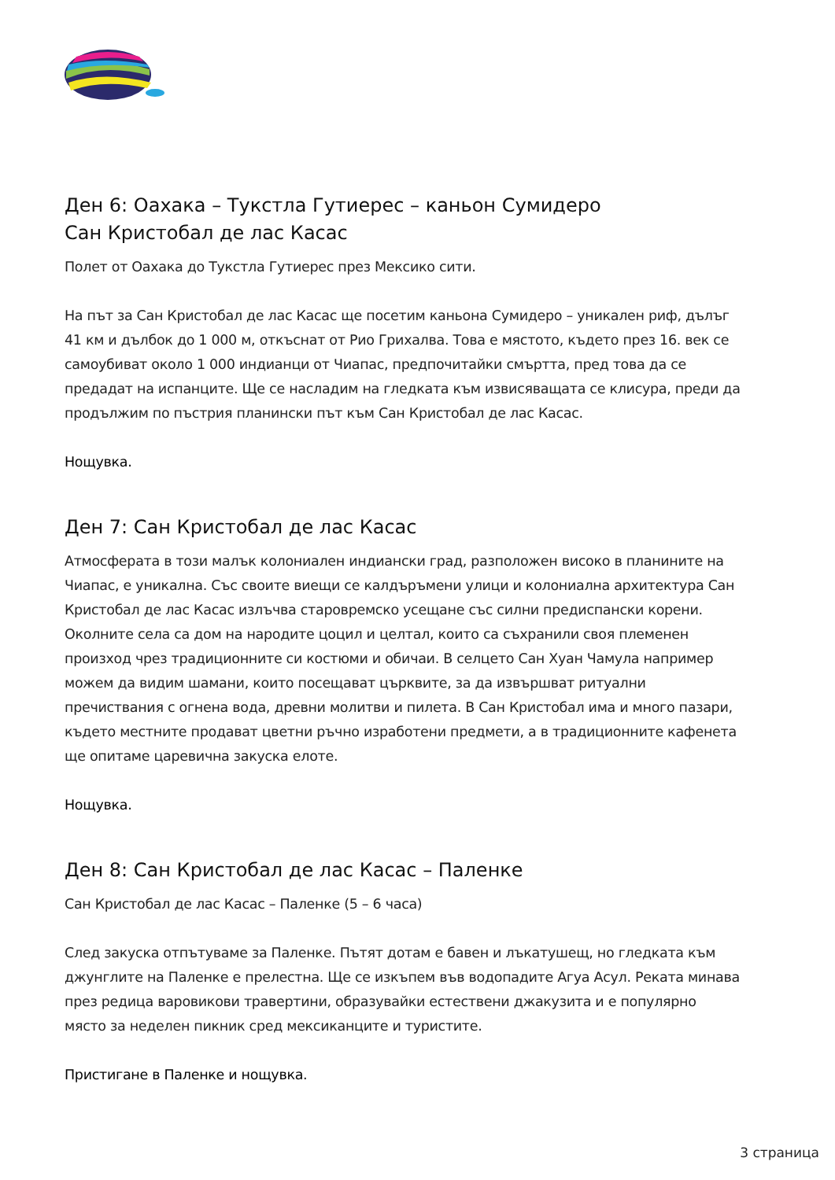Ден 6: Оахака – Тукстла Гутиерес – каньон Сумидеро
Сан Кристобал де лас Касас
Полет от Оахака до Тукстла Гутиерес през Мексико сити.
На път за Сан Кристобал де лас Касас ще посетим каньона Сумидеро – уникален риф, дълъг 41 км и дълбок до 1 000 м, откъснат от Рио Грихалва. Това е мястото, където през 16. век се самоубиват около 1 000 индианци от Чиапас, предпочитайки смъртта, пред това да се предадат на испанците. Ще се насладим на гледката към извисяващата се клисура, преди да продължим по пъстрия планински път към Сан Кристобал де лас Касас.
Нощувка.
Ден 7: Сан Кристобал де лас Касас
Атмосферата в този малък колониален индиански град, разположен високо в планините на Чиапас, е уникална. Със своите виещи се калдъръмени улици и колониална архитектура Сан Кристобал де лас Касас излъчва старовремско усещане със силни предиспански корени. Околните села са дом на народите цоцил и целтал, които са съхранили своя племенен произход чрез традиционните си костюми и обичаи. В селцето Сан Хуан Чамула например можем да видим шамани, които посещават църквите, за да извършват ритуални пречиствания с огнена вода, древни молитви и пилета. В Сан Кристобал има и много пазари, където местните продават цветни ръчно изработени предмети, а в традиционните кафенета ще опитаме царевична закуска елоте.
Нощувка.
Ден 8: Сан Кристобал де лас Касас – Паленке
Сан Кристобал де лас Касас – Паленке (5 – 6 часа)
След закуска отпътуваме за Паленке. Пътят дотам е бавен и лъкатушещ, но гледката към джунглите на Паленке е прелестна. Ще се изкъпем във водопадите Агуа Асул. Реката минава през редица варовикови травертини, образувайки естествени джакузита и е популярно място за неделен пикник сред мексиканците и туристите.
Пристигане в Паленке и нощувка.
3 страница